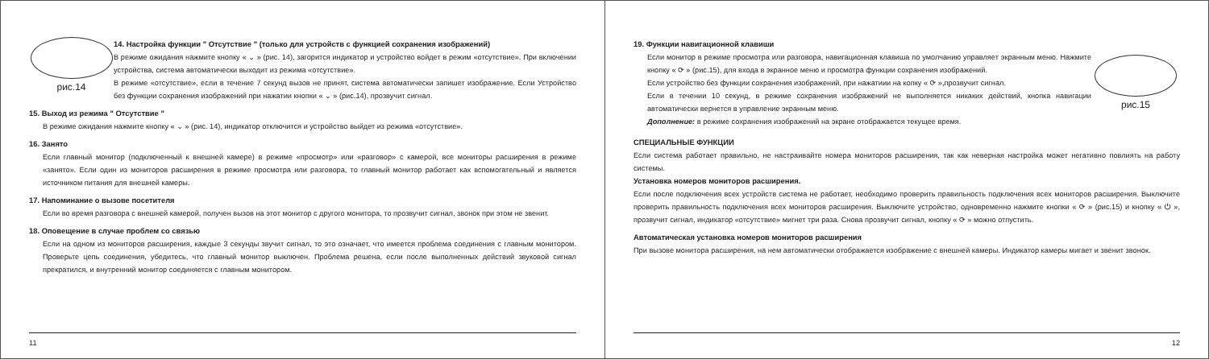рис.14
14. Настройка функции " Отсутствие " (только для устройств с функцией сохранения изображений)
В режиме ожидания нажмите кнопку « ⌄ » (рис. 14), загорится индикатор и устройство войдет в режим «отсутствие». При включении устройства, система автоматически выходит из режима «отсутствие».
В режиме «отсутствие», если в течение 7 секунд вызов не принят, система автоматически запишет изображение. Если Устройство без функции сохранения изображений при нажатии кнопки « ⌄ » (рис.14), прозвучит сигнал.
15. Выход из режима " Отсутствие "
В режиме ожидания нажмите кнопку « ⌄ » (рис. 14), индикатор отключится и устройство выйдет из режима «отсутствие».
16. Занято
Если главный монитор (подключенный к внешней камере) в режиме «просмотр» или «разговор» с камерой, все мониторы расширения в режиме «занято». Если один из мониторов расширения в режиме просмотра или разговора, то главный монитор работает как вспомогательный и является источником питания для внешней камеры.
17. Напоминание о вызове посетителя
Если во время разговора с внешней камерой, получен вызов на этот монитор с другого монитора, то прозвучит сигнал, звонок при этом не звенит.
18. Оповещение в случае проблем со связью
Если на одном из мониторов расширения, каждые 3 секунды звучит сигнал, то это означает, что имеется проблема соединения с главным монитором. Проверьте цепь соединения, убедитесь, что главный монитор выключен. Проблема решена, если после выполненных действий звуковой сигнал прекратился, и внутренний монитор соединяется с главным монитором.
11
19. Функции навигационной клавиши
рис.15
Если монитор в режиме просмотра или разговора, навигационная клавиша по умолчанию управляет экранным меню. Нажмите кнопку « ⟳ » (рис.15), для входа в экранное меню и просмотра функции сохранения изображений.
Если устройство без функции сохранения изображений, при нажатиии на копку « ⟳ »,прозвучит сигнал.
Если в течении 10 секунд, в режиме сохранения изображений не выполняется никаких действий, кнопка навигации автоматически вернется в управление экранным меню.
Дополнение: в режиме сохранения изображений на экране отображается текущее время.
СПЕЦИАЛЬНЫЕ ФУНКЦИИ
Если система работает правильно, не настраивайте номера мониторов расширения, так как неверная настройка может негативно повлиять на работу системы.
Установка номеров мониторов расширения.
Если после подключения всех устройств система не работает, необходимо проверить правильность подключения всех мониторов расширения. Выключите проверить правильность подключения всех мониторов расширения. Выключите устройство, одновременно нажмите кнопки « ⟳ » (рис.15) и кнопку « ⏻ », прозвучит сигнал, индикатор «отсутствие» мигнет три раза. Снова прозвучит сигнал, кнопку « ⟳ » можно отпустить.
Автоматическая установка номеров мониторов расширения
При вызове монитора расширения, на нем автоматически отображается изображение с внешней камеры. Индикатор камеры мигает и звенит звонок.
12